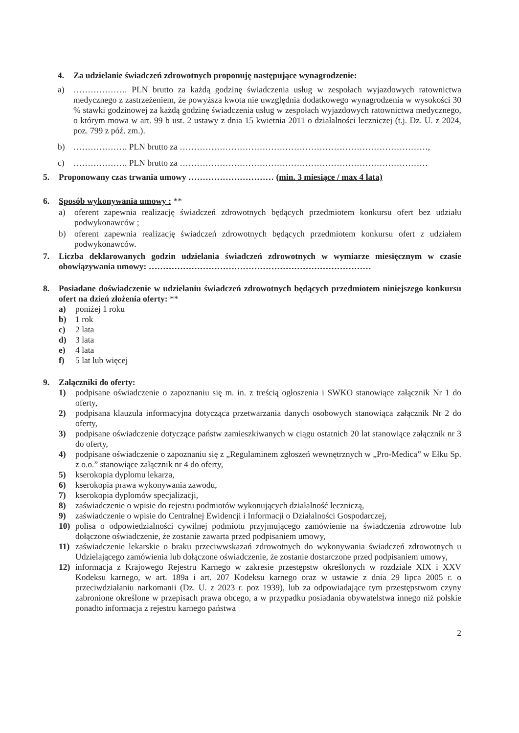4. Za udzielanie świadczeń zdrowotnych proponuję następujące wynagrodzenie:
a) ………………. PLN brutto za każdą godzinę świadczenia usług w zespołach wyjazdowych ratownictwa medycznego z zastrzeżeniem, że powyższa kwota nie uwzględnia dodatkowego wynagrodzenia w wysokości 30 % stawki godzinowej za każdą godzinę świadczenia usług w zespołach wyjazdowych ratownictwa medycznego, o którym mowa w art. 99 b ust. 2 ustawy z dnia 15 kwietnia 2011 o działalności leczniczej (t.j. Dz. U. z 2024, poz. 799 z póź. zm.).
b) ………………. PLN brutto za ……………………………………………………………………………,
c) ………………. PLN brutto za ……………………………………………………………………………
5. Proponowany czas trwania umowy ………………………… (min. 3 miesiące / max 4 lata)
6. Sposób wykonywania umowy : **
a) oferent zapewnia realizację świadczeń zdrowotnych będących przedmiotem konkursu ofert bez udziału podwykonawców ;
b) oferent zapewnia realizację świadczeń zdrowotnych będących przedmiotem konkursu ofert z udziałem podwykonawców.
7. Liczba deklarowanych godzin udzielania świadczeń zdrowotnych w wymiarze miesięcznym w czasie obowiązywania umowy: ……………………………………………………………………
8. Posiadane doświadczenie w udzielaniu świadczeń zdrowotnych będących przedmiotem niniejszego konkursu ofert na dzień złożenia oferty: **
a) poniżej 1 roku
b) 1 rok
c) 2 lata
d) 3 lata
e) 4 lata
f) 5 lat lub więcej
9. Załączniki do oferty:
1) podpisane oświadczenie o zapoznaniu się m. in. z treścią ogłoszenia i SWKO stanowiące załącznik Nr 1 do oferty,
2) podpisana klauzula informacyjna dotycząca przetwarzania danych osobowych stanowiąca załącznik Nr 2 do oferty,
3) podpisane oświadczenie dotyczące państw zamieszkiwanych w ciągu ostatnich 20 lat stanowiące załącznik nr 3 do oferty,
4) podpisane oświadczenie o zapoznaniu się z „Regulaminem zgłoszeń wewnętrznych w „Pro-Medica” w Ełku Sp. z o.o.” stanowiące załącznik nr 4 do oferty,
5) kserokopia dyplomu lekarza,
6) kserokopia prawa wykonywania zawodu,
7) kserokopia dyplomów specjalizacji,
8) zaświadczenie o wpisie do rejestru podmiotów wykonujących działalność leczniczą,
9) zaświadczenie o wpisie do Centralnej Ewidencji i Informacji o Działalności Gospodarczej,
10) polisa o odpowiedzialności cywilnej podmiotu przyjmującego zamówienie na świadczenia zdrowotne lub dołączone oświadczenie, że zostanie zawarta przed podpisaniem umowy,
11) zaświadczenie lekarskie o braku przeciwwskazań zdrowotnych do wykonywania świadczeń zdrowotnych u Udzielającego zamówienia lub dołączone oświadczenie, że zostanie dostarczone przed podpisaniem umowy,
12) informacja z Krajowego Rejestru Karnego w zakresie przestępstw określonych w rozdziale XIX i XXV Kodeksu karnego, w art. 189a i art. 207 Kodeksu karnego oraz w ustawie z dnia 29 lipca 2005 r. o przeciwdziałaniu narkomanii (Dz. U. z 2023 r. poz 1939), lub za odpowiadające tym przestępstwom czyny zabronione określone w przepisach prawa obcego, a w przypadku posiadania obywatelstwa innego niż polskie ponadto informacja z rejestru karnego państwa
2